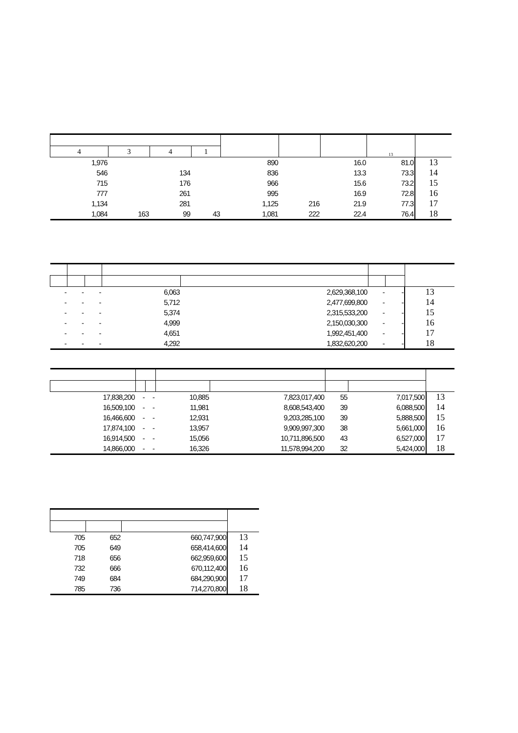| | | | | | | | 13 | |
| --- | --- | --- | --- | --- | --- | --- | --- | --- |
| 4 | 3 | 4 | 1 | | | | | |
| 1,976 | | | | 890 | | 16.0 | 81.0 | 13 |
| 546 | | 134 | | 836 | | 13.3 | 73.3 | 14 |
| 715 | | 176 | | 966 | | 15.6 | 73.2 | 15 |
| 777 | | 261 | | 995 | | 16.9 | 72.8 | 16 |
| 1,134 | | 281 | | 1,125 | 216 | 21.9 | 77.3 | 17 |
| 1,084 | 163 | 99 | 43 | 1,081 | 222 | 22.4 | 76.4 | 18 |
| - | - | - | 6,063 | 2,629,368,100 | - | - | 13 |
| - | - | - | 5,712 | 2,477,699,800 | - | - | 14 |
| - | - | - | 5,374 | 2,315,533,200 | - | - | 15 |
| - | - | - | 4,999 | 2,150,030,300 | - | - | 16 |
| - | - | - | 4,651 | 1,992,451,400 | - | - | 17 |
| - | - | - | 4,292 | 1,832,620,200 | - | - | 18 |
| 17,838,200 | - | - | 10,885 | 7,823,017,400 | 55 | 7,017,500 | 13 |
| 16,509,100 | - | - | 11,981 | 8,608,543,400 | 39 | 6,088,500 | 14 |
| 16,466,600 | - | - | 12,931 | 9,203,285,100 | 39 | 5,888,500 | 15 |
| 17,874,100 | - | - | 13,957 | 9,909,997,300 | 38 | 5,661,000 | 16 |
| 16,914,500 | - | - | 15,056 | 10,711,896,500 | 43 | 6,527,000 | 17 |
| 14,866,000 | - | - | 16,326 | 11,578,994,200 | 32 | 5,424,000 | 18 |
| 705 | 652 | 660,747,900 | 13 |
| 705 | 649 | 658,414,600 | 14 |
| 718 | 656 | 662,959,600 | 15 |
| 732 | 666 | 670,112,400 | 16 |
| 749 | 684 | 684,290,900 | 17 |
| 785 | 736 | 714,270,800 | 18 |